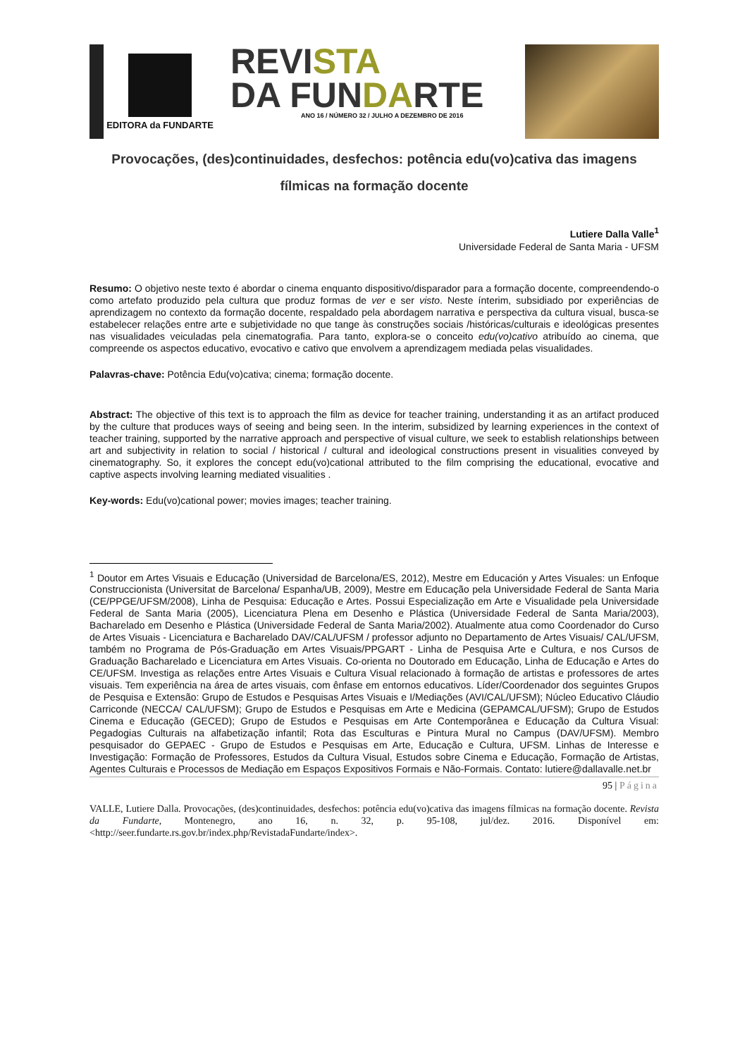EDITORA da FUNDARTE
REVISTA
DA FUNDARTE
ANO 16 / NÚMERO 32 / JULHO A DEZEMBRO DE 2016
Provocações, (des)continuidades, desfechos: potência edu(vo)cativa das imagens fílmicas na formação docente
Lutiere Dalla Valle<sup>1</sup>
Universidade Federal de Santa Maria - UFSM
Resumo: O objetivo neste texto é abordar o cinema enquanto dispositivo/disparador para a formação docente, compreendendo-o como artefato produzido pela cultura que produz formas de ver e ser visto. Neste ínterim, subsidiado por experiências de aprendizagem no contexto da formação docente, respaldado pela abordagem narrativa e perspectiva da cultura visual, busca-se estabelecer relações entre arte e subjetividade no que tange às construções sociais /históricas/culturais e ideológicas presentes nas visualidades veiculadas pela cinematografia. Para tanto, explora-se o conceito edu(vo)cativo atribuído ao cinema, que compreende os aspectos educativo, evocativo e cativo que envolvem a aprendizagem mediada pelas visualidades.
Palavras-chave: Potência Edu(vo)cativa; cinema; formação docente.
Abstract: The objective of this text is to approach the film as device for teacher training, understanding it as an artifact produced by the culture that produces ways of seeing and being seen. In the interim, subsidized by learning experiences in the context of teacher training, supported by the narrative approach and perspective of visual culture, we seek to establish relationships between art and subjectivity in relation to social / historical / cultural and ideological constructions present in visualities conveyed by cinematography. So, it explores the concept edu(vo)cational attributed to the film comprising the educational, evocative and captive aspects involving learning mediated visualities .
Key-words: Edu(vo)cational power; movies images; teacher training.
<sup>1</sup> Doutor em Artes Visuais e Educação (Universidad de Barcelona/ES, 2012), Mestre em Educación y Artes Visuales: un Enfoque Construccionista (Universitat de Barcelona/ Espanha/UB, 2009), Mestre em Educação pela Universidade Federal de Santa Maria (CE/PPGE/UFSM/2008), Linha de Pesquisa: Educação e Artes. Possui Especialização em Arte e Visualidade pela Universidade Federal de Santa Maria (2005), Licenciatura Plena em Desenho e Plástica (Universidade Federal de Santa Maria/2003), Bacharelado em Desenho e Plástica (Universidade Federal de Santa Maria/2002). Atualmente atua como Coordenador do Curso de Artes Visuais - Licenciatura e Bacharelado DAV/CAL/UFSM / professor adjunto no Departamento de Artes Visuais/ CAL/UFSM, também no Programa de Pós-Graduação em Artes Visuais/PPGART - Linha de Pesquisa Arte e Cultura, e nos Cursos de Graduação Bacharelado e Licenciatura em Artes Visuais. Co-orienta no Doutorado em Educação, Linha de Educação e Artes do CE/UFSM. Investiga as relações entre Artes Visuais e Cultura Visual relacionado à formação de artistas e professores de artes visuais. Tem experiência na área de artes visuais, com ênfase em entornos educativos. Líder/Coordenador dos seguintes Grupos de Pesquisa e Extensão: Grupo de Estudos e Pesquisas Artes Visuais e I/Mediações (AVI/CAL/UFSM); Núcleo Educativo Cláudio Carriconde (NECCA/ CAL/UFSM); Grupo de Estudos e Pesquisas em Arte e Medicina (GEPAMCAL/UFSM); Grupo de Estudos Cinema e Educação (GECED); Grupo de Estudos e Pesquisas em Arte Contemporânea e Educação da Cultura Visual: Pegadogias Culturais na alfabetização infantil; Rota das Esculturas e Pintura Mural no Campus (DAV/UFSM). Membro pesquisador do GEPAEC - Grupo de Estudos e Pesquisas em Arte, Educação e Cultura, UFSM. Linhas de Interesse e Investigação: Formação de Professores, Estudos da Cultura Visual, Estudos sobre Cinema e Educação, Formação de Artistas, Agentes Culturais e Processos de Mediação em Espaços Expositivos Formais e Não-Formais. Contato: lutiere@dallavalle.net.br
95 | Página
VALLE, Lutiere Dalla. Provocações, (des)continuidades, desfechos: potência edu(vo)cativa das imagens fílmicas na formação docente. Revista da Fundarte, Montenegro, ano 16, n. 32, p. 95-108, jul/dez. 2016. Disponível em: <http://seer.fundarte.rs.gov.br/index.php/RevistadaFundarte/index>.